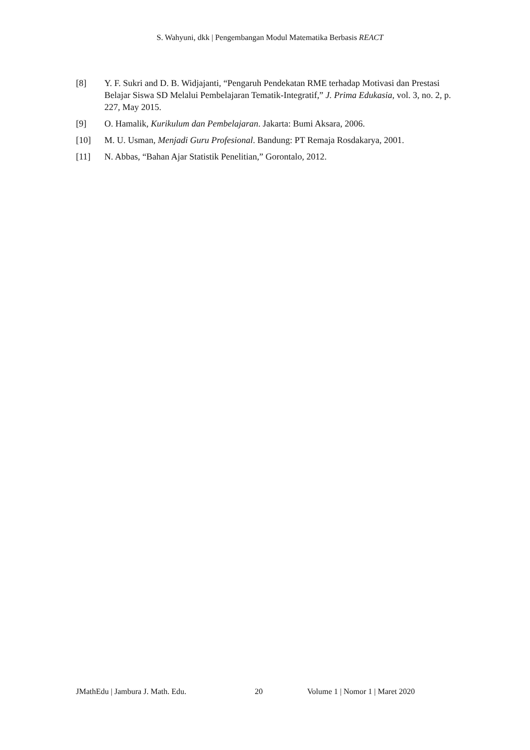S. Wahyuni, dkk | Pengembangan Modul Matematika Berbasis REACT
[8] Y. F. Sukri and D. B. Widjajanti, “Pengaruh Pendekatan RME terhadap Motivasi dan Prestasi Belajar Siswa SD Melalui Pembelajaran Tematik-Integratif,” J. Prima Edukasia, vol. 3, no. 2, p. 227, May 2015.
[9] O. Hamalik, Kurikulum dan Pembelajaran. Jakarta: Bumi Aksara, 2006.
[10] M. U. Usman, Menjadi Guru Profesional. Bandung: PT Remaja Rosdakarya, 2001.
[11] N. Abbas, “Bahan Ajar Statistik Penelitian,” Gorontalo, 2012.
JMathEdu | Jambura J. Math. Edu. 20 Volume 1 | Nomor 1 | Maret 2020